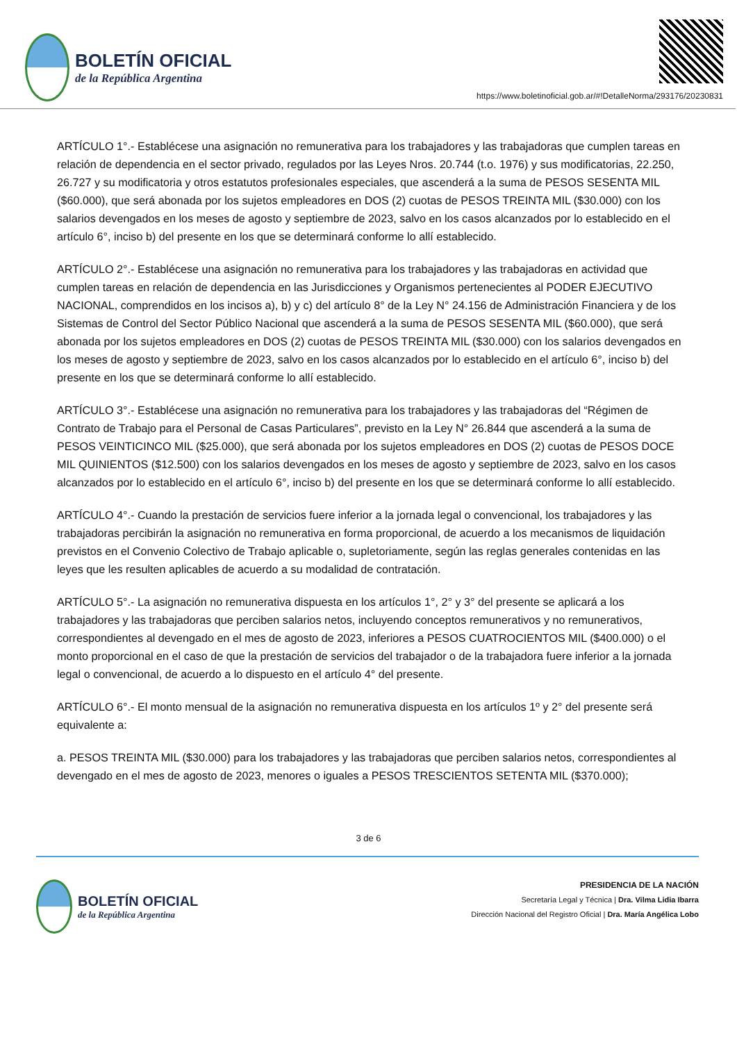BOLETÍN OFICIAL
de la República Argentina
https://www.boletinoficial.gob.ar/#!DetalleNorma/293176/20230831
ARTÍCULO 1°.- Establécese una asignación no remunerativa para los trabajadores y las trabajadoras que cumplen tareas en relación de dependencia en el sector privado, regulados por las Leyes Nros. 20.744 (t.o. 1976) y sus modificatorias, 22.250, 26.727 y su modificatoria y otros estatutos profesionales especiales, que ascenderá a la suma de PESOS SESENTA MIL ($60.000), que será abonada por los sujetos empleadores en DOS (2) cuotas de PESOS TREINTA MIL ($30.000) con los salarios devengados en los meses de agosto y septiembre de 2023, salvo en los casos alcanzados por lo establecido en el artículo 6°, inciso b) del presente en los que se determinará conforme lo allí establecido.
ARTÍCULO 2°.- Establécese una asignación no remunerativa para los trabajadores y las trabajadoras en actividad que cumplen tareas en relación de dependencia en las Jurisdicciones y Organismos pertenecientes al PODER EJECUTIVO NACIONAL, comprendidos en los incisos a), b) y c) del artículo 8° de la Ley N° 24.156 de Administración Financiera y de los Sistemas de Control del Sector Público Nacional que ascenderá a la suma de PESOS SESENTA MIL ($60.000), que será abonada por los sujetos empleadores en DOS (2) cuotas de PESOS TREINTA MIL ($30.000) con los salarios devengados en los meses de agosto y septiembre de 2023, salvo en los casos alcanzados por lo establecido en el artículo 6°, inciso b) del presente en los que se determinará conforme lo allí establecido.
ARTÍCULO 3°.- Establécese una asignación no remunerativa para los trabajadores y las trabajadoras del “Régimen de Contrato de Trabajo para el Personal de Casas Particulares”, previsto en la Ley N° 26.844 que ascenderá a la suma de PESOS VEINTICINCO MIL ($25.000), que será abonada por los sujetos empleadores en DOS (2) cuotas de PESOS DOCE MIL QUINIENTOS ($12.500) con los salarios devengados en los meses de agosto y septiembre de 2023, salvo en los casos alcanzados por lo establecido en el artículo 6°, inciso b) del presente en los que se determinará conforme lo allí establecido.
ARTÍCULO 4°.- Cuando la prestación de servicios fuere inferior a la jornada legal o convencional, los trabajadores y las trabajadoras percibirán la asignación no remunerativa en forma proporcional, de acuerdo a los mecanismos de liquidación previstos en el Convenio Colectivo de Trabajo aplicable o, supletoriamente, según las reglas generales contenidas en las leyes que les resulten aplicables de acuerdo a su modalidad de contratación.
ARTÍCULO 5°.- La asignación no remunerativa dispuesta en los artículos 1°, 2° y 3° del presente se aplicará a los trabajadores y las trabajadoras que perciben salarios netos, incluyendo conceptos remunerativos y no remunerativos, correspondientes al devengado en el mes de agosto de 2023, inferiores a PESOS CUATROCIENTOS MIL ($400.000) o el monto proporcional en el caso de que la prestación de servicios del trabajador o de la trabajadora fuere inferior a la jornada legal o convencional, de acuerdo a lo dispuesto en el artículo 4° del presente.
ARTÍCULO 6°.- El monto mensual de la asignación no remunerativa dispuesta en los artículos 1º y 2° del presente será equivalente a:
a. PESOS TREINTA MIL ($30.000) para los trabajadores y las trabajadoras que perciben salarios netos, correspondientes al devengado en el mes de agosto de 2023, menores o iguales a PESOS TRESCIENTOS SETENTA MIL ($370.000);
3 de 6
BOLETÍN OFICIAL
de la República Argentina
PRESIDENCIA DE LA NACIÓN
Secretaría Legal y Técnica | Dra. Vilma Lidia Ibarra
Dirección Nacional del Registro Oficial | Dra. María Angélica Lobo